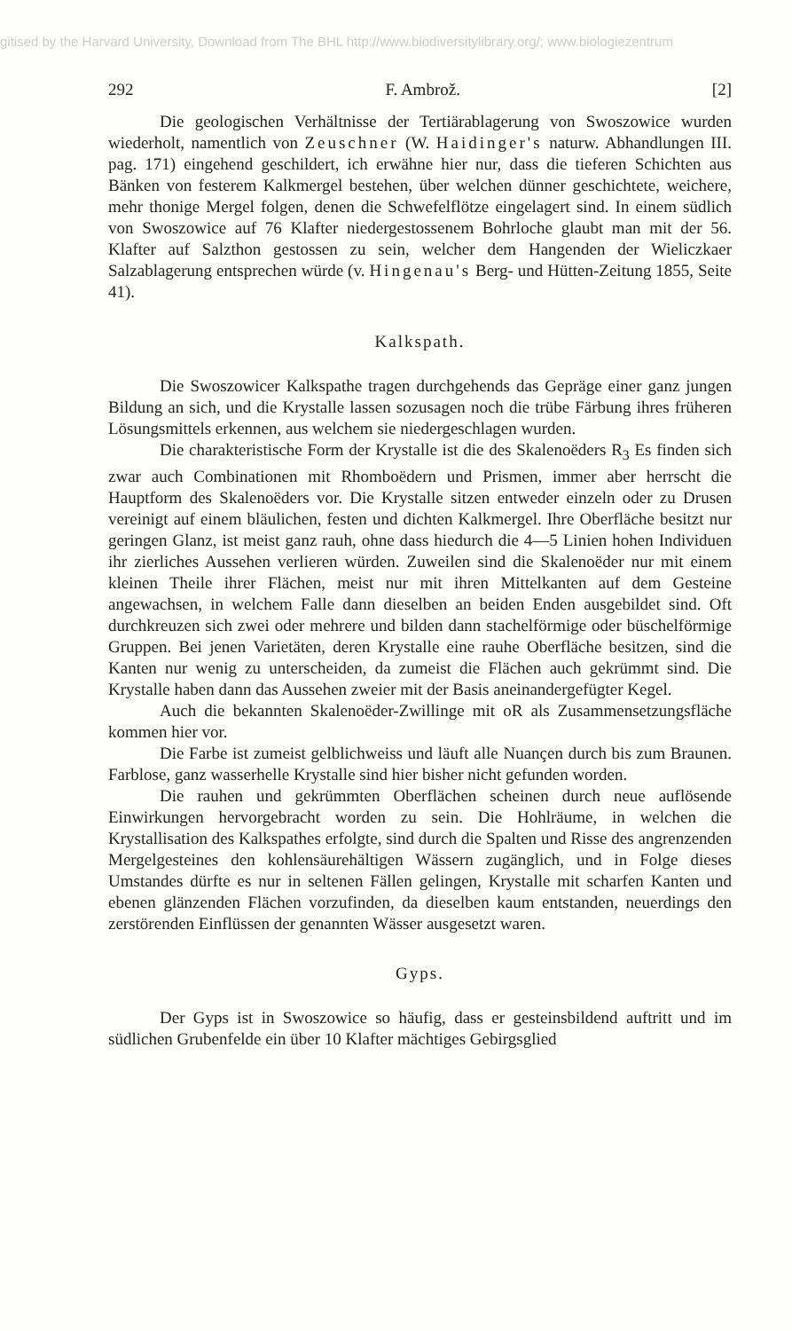gitised by the Harvard University, Download from The BHL http://www.biodiversitylibrary.org/; www.biologiezentrum
292 F. Ambrož. [2]
Die geologischen Verhältnisse der Tertiärablagerung von Swoszowice wurden wiederholt, namentlich von Zeuschner (W. Haidinger's naturw. Abhandlungen III. pag. 171) eingehend geschildert, ich erwähne hier nur, dass die tieferen Schichten aus Bänken von festerem Kalkmergel bestehen, über welchen dünner geschichtete, weichere, mehr thonige Mergel folgen, denen die Schwefelflötze eingelagert sind. In einem südlich von Swoszowice auf 76 Klafter niedergestossenem Bohrloche glaubt man mit der 56. Klafter auf Salzthon gestossen zu sein, welcher dem Hangenden der Wieliczkaer Salzablagerung entsprechen würde (v. Hingenau's Berg- und Hütten-Zeitung 1855, Seite 41).
Kalkspath.
Die Swoszowicer Kalkspathe tragen durchgehends das Gepräge einer ganz jungen Bildung an sich, und die Krystalle lassen sozusagen noch die trübe Färbung ihres früheren Lösungsmittels erkennen, aus welchem sie niedergeschlagen wurden.
Die charakteristische Form der Krystalle ist die des Skalenoëders R<sub>3</sub> Es finden sich zwar auch Combinationen mit Rhomboëdern und Prismen, immer aber herrscht die Hauptform des Skalenoëders vor. Die Krystalle sitzen entweder einzeln oder zu Drusen vereinigt auf einem bläulichen, festen und dichten Kalkmergel. Ihre Oberfläche besitzt nur geringen Glanz, ist meist ganz rauh, ohne dass hiedurch die 4—5 Linien hohen Individuen ihr zierliches Aussehen verlieren würden. Zuweilen sind die Skalenoëder nur mit einem kleinen Theile ihrer Flächen, meist nur mit ihren Mittelkanten auf dem Gesteine angewachsen, in welchem Falle dann dieselben an beiden Enden ausgebildet sind. Oft durchkreuzen sich zwei oder mehrere und bilden dann stachelförmige oder büschelförmige Gruppen. Bei jenen Varietäten, deren Krystalle eine rauhe Oberfläche besitzen, sind die Kanten nur wenig zu unterscheiden, da zumeist die Flächen auch gekrümmt sind. Die Krystalle haben dann das Aussehen zweier mit der Basis aneinandergefügter Kegel.
Auch die bekannten Skalenoëder-Zwillinge mit oR als Zusammensetzungsfläche kommen hier vor.
Die Farbe ist zumeist gelblichweiss und läuft alle Nuançen durch bis zum Braunen. Farblose, ganz wasserhelle Krystalle sind hier bisher nicht gefunden worden.
Die rauhen und gekrümmten Oberflächen scheinen durch neue auflösende Einwirkungen hervorgebracht worden zu sein. Die Hohlräume, in welchen die Krystallisation des Kalkspathes erfolgte, sind durch die Spalten und Risse des angrenzenden Mergelgesteines den kohlensäurehältigen Wässern zugänglich, und in Folge dieses Umstandes dürfte es nur in seltenen Fällen gelingen, Krystalle mit scharfen Kanten und ebenen glänzenden Flächen vorzufinden, da dieselben kaum entstanden, neuerdings den zerstörenden Einflüssen der genannten Wässer ausgesetzt waren.
Gyps.
Der Gyps ist in Swoszowice so häufig, dass er gesteinsbildend auftritt und im südlichen Grubenfelde ein über 10 Klafter mächtiges Gebirgsglied